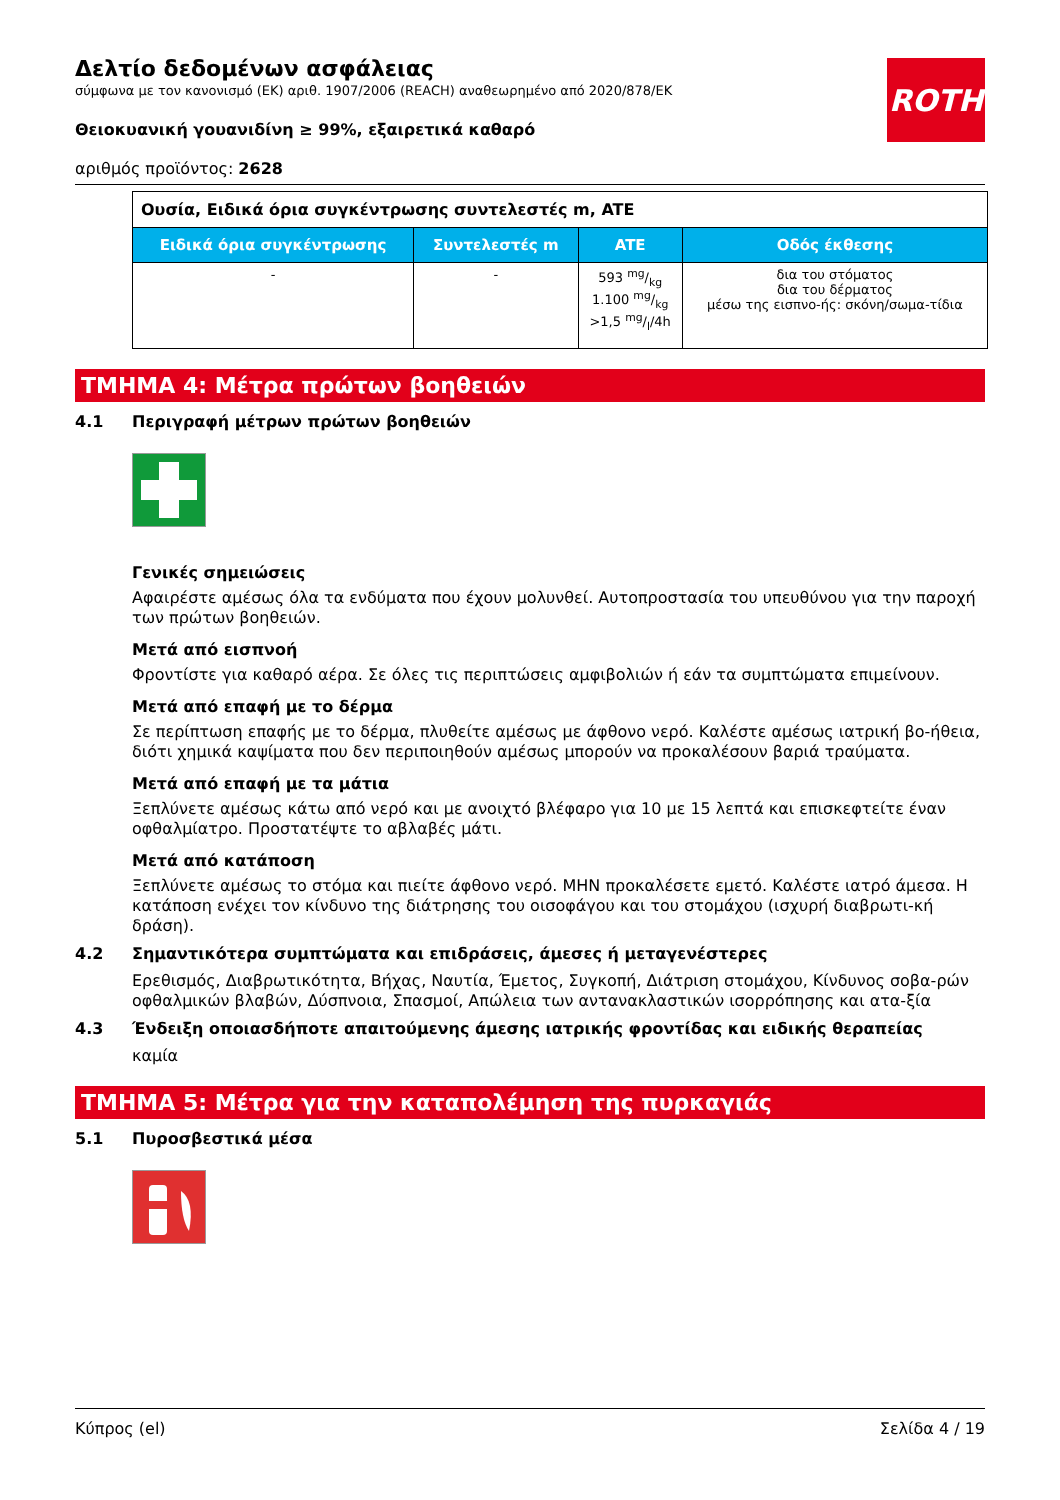ROTH
Δελτίο δεδομένων ασφάλειας
σύμφωνα με τον κανονισμό (ΕΚ) αριθ. 1907/2006 (REACH) αναθεωρημένο από 2020/878/ΕΚ
Θειοκυανική γουανιδίνη ≥ 99%, εξαιρετικά καθαρό
αριθμός προϊόντος: 2628
| Ουσία, Ειδικά όρια συγκέντρωσης συντελεστές m, ATE | | | |
| Ειδικά όρια συγκέντρωσης | Συντελεστές m | ATE | Οδός έκθεσης |
| - | - | 593 mg/kg 1.100 mg/kg >1,5 mg/l/4h | δια του στόματος δια του δέρματος μέσω της εισπνο-ής: σκόνη/σωμα-τίδια |
ΤΜΗΜΑ 4: Μέτρα πρώτων βοηθειών
4.1 Περιγραφή μέτρων πρώτων βοηθειών
Γενικές σημειώσεις
Αφαιρέστε αμέσως όλα τα ενδύματα που έχουν μολυνθεί. Αυτοπροστασία του υπευθύνου για την παροχή των πρώτων βοηθειών.
Μετά από εισπνοή
Φροντίστε για καθαρό αέρα. Σε όλες τις περιπτώσεις αμφιβολιών ή εάν τα συμπτώματα επιμείνουν.
Μετά από επαφή με το δέρμα
Σε περίπτωση επαφής με το δέρμα, πλυθείτε αμέσως με άφθονο νερό. Καλέστε αμέσως ιατρική βο-ήθεια, διότι χημικά καψίματα που δεν περιποιηθούν αμέσως μπορούν να προκαλέσουν βαριά τραύματα.
Μετά από επαφή με τα μάτια
Ξεπλύνετε αμέσως κάτω από νερό και με ανοιχτό βλέφαρο για 10 με 15 λεπτά και επισκεφτείτε έναν οφθαλμίατρο. Προστατέψτε το αβλαβές μάτι.
Μετά από κατάποση
Ξεπλύνετε αμέσως το στόμα και πιείτε άφθονο νερό. ΜΗΝ προκαλέσετε εμετό. Καλέστε ιατρό άμεσα. Η κατάποση ενέχει τον κίνδυνο της διάτρησης του οισοφάγου και του στομάχου (ισχυρή διαβρωτι-κή δράση).
4.2 Σημαντικότερα συμπτώματα και επιδράσεις, άμεσες ή μεταγενέστερες
Ερεθισμός, Διαβρωτικότητα, Βήχας, Ναυτία, Έμετος, Συγκοπή, Διάτριση στομάχου, Κίνδυνος σοβα-ρών οφθαλμικών βλαβών, Δύσπνοια, Σπασμοί, Απώλεια των αντανακλαστικών ισορρόπησης και ατα-ξία
4.3 Ένδειξη οποιασδήποτε απαιτούμενης άμεσης ιατρικής φροντίδας και ειδικής θεραπείας
καμία
ΤΜΗΜΑ 5: Μέτρα για την καταπολέμηση της πυρκαγιάς
5.1 Πυροσβεστικά μέσα
Κύπρος (el) Σελίδα 4 / 19